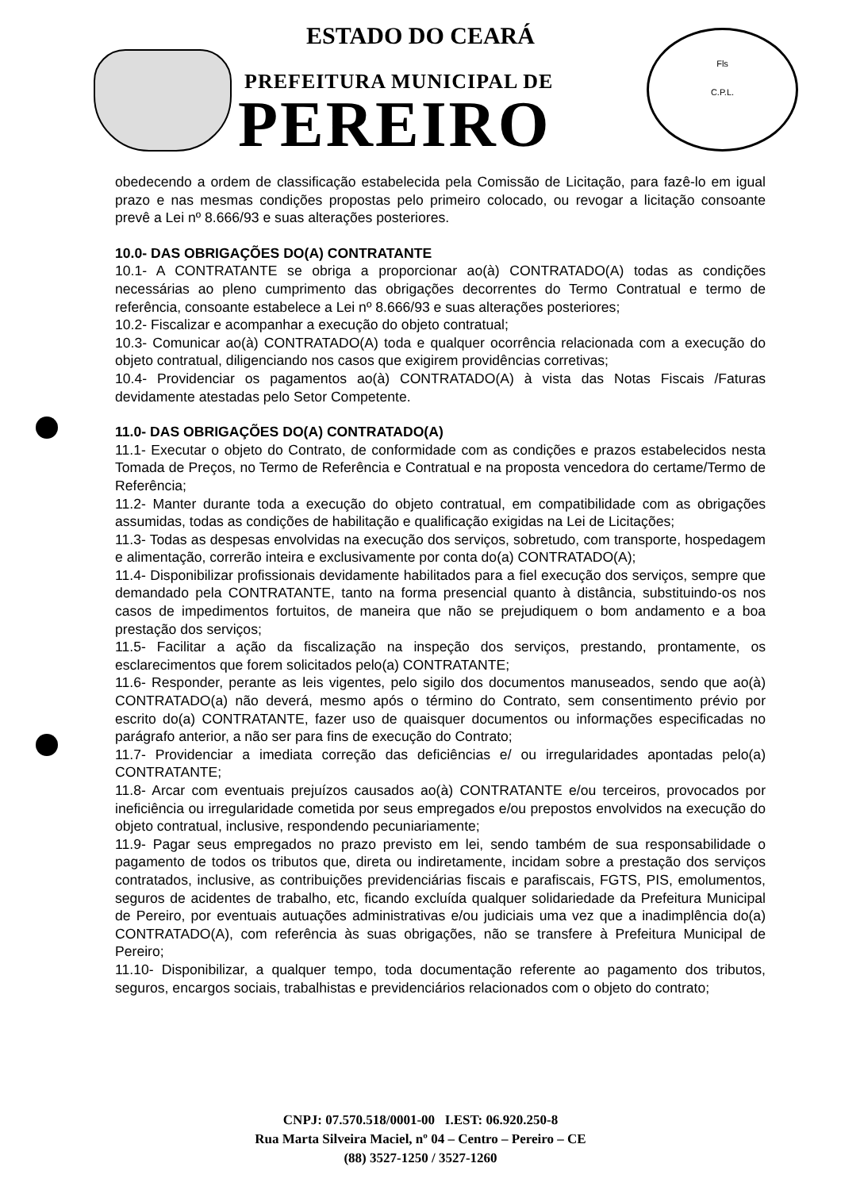ESTADO DO CEARÁ
PREFEITURA MUNICIPAL DE
PEREIRO
Fls
C.P.L.
obedecendo a ordem de classificação estabelecida pela Comissão de Licitação, para fazê-lo em igual prazo e nas mesmas condições propostas pelo primeiro colocado, ou revogar a licitação consoante prevê a Lei nº 8.666/93 e suas alterações posteriores.
10.0- DAS OBRIGAÇÕES DO(A) CONTRATANTE
10.1- A CONTRATANTE se obriga a proporcionar ao(à) CONTRATADO(A) todas as condições necessárias ao pleno cumprimento das obrigações decorrentes do Termo Contratual e termo de referência, consoante estabelece a Lei nº 8.666/93 e suas alterações posteriores;
10.2- Fiscalizar e acompanhar a execução do objeto contratual;
10.3- Comunicar ao(à) CONTRATADO(A) toda e qualquer ocorrência relacionada com a execução do objeto contratual, diligenciando nos casos que exigirem providências corretivas;
10.4- Providenciar os pagamentos ao(à) CONTRATADO(A) à vista das Notas Fiscais /Faturas devidamente atestadas pelo Setor Competente.
11.0- DAS OBRIGAÇÕES DO(A) CONTRATADO(A)
11.1- Executar o objeto do Contrato, de conformidade com as condições e prazos estabelecidos nesta Tomada de Preços, no Termo de Referência e Contratual e na proposta vencedora do certame/Termo de Referência;
11.2- Manter durante toda a execução do objeto contratual, em compatibilidade com as obrigações assumidas, todas as condições de habilitação e qualificação exigidas na Lei de Licitações;
11.3- Todas as despesas envolvidas na execução dos serviços, sobretudo, com transporte, hospedagem e alimentação, correrão inteira e exclusivamente por conta do(a) CONTRATADO(A);
11.4- Disponibilizar profissionais devidamente habilitados para a fiel execução dos serviços, sempre que demandado pela CONTRATANTE, tanto na forma presencial quanto à distância, substituindo-os nos casos de impedimentos fortuitos, de maneira que não se prejudiquem o bom andamento e a boa prestação dos serviços;
11.5- Facilitar a ação da fiscalização na inspeção dos serviços, prestando, prontamente, os esclarecimentos que forem solicitados pelo(a) CONTRATANTE;
11.6- Responder, perante as leis vigentes, pelo sigilo dos documentos manuseados, sendo que ao(à) CONTRATADO(a) não deverá, mesmo após o término do Contrato, sem consentimento prévio por escrito do(a) CONTRATANTE, fazer uso de quaisquer documentos ou informações especificadas no parágrafo anterior, a não ser para fins de execução do Contrato;
11.7- Providenciar a imediata correção das deficiências e/ ou irregularidades apontadas pelo(a) CONTRATANTE;
11.8- Arcar com eventuais prejuízos causados ao(à) CONTRATANTE e/ou terceiros, provocados por ineficiência ou irregularidade cometida por seus empregados e/ou prepostos envolvidos na execução do objeto contratual, inclusive, respondendo pecuniariamente;
11.9- Pagar seus empregados no prazo previsto em lei, sendo também de sua responsabilidade o pagamento de todos os tributos que, direta ou indiretamente, incidam sobre a prestação dos serviços contratados, inclusive, as contribuições previdenciárias fiscais e parafiscais, FGTS, PIS, emolumentos, seguros de acidentes de trabalho, etc, ficando excluída qualquer solidariedade da Prefeitura Municipal de Pereiro, por eventuais autuações administrativas e/ou judiciais uma vez que a inadimplência do(a) CONTRATADO(A), com referência às suas obrigações, não se transfere à Prefeitura Municipal de Pereiro;
11.10- Disponibilizar, a qualquer tempo, toda documentação referente ao pagamento dos tributos, seguros, encargos sociais, trabalhistas e previdenciários relacionados com o objeto do contrato;
CNPJ: 07.570.518/0001-00 I.EST: 06.920.250-8
Rua Marta Silveira Maciel, nº 04 – Centro – Pereiro – CE
(88) 3527-1250 / 3527-1260